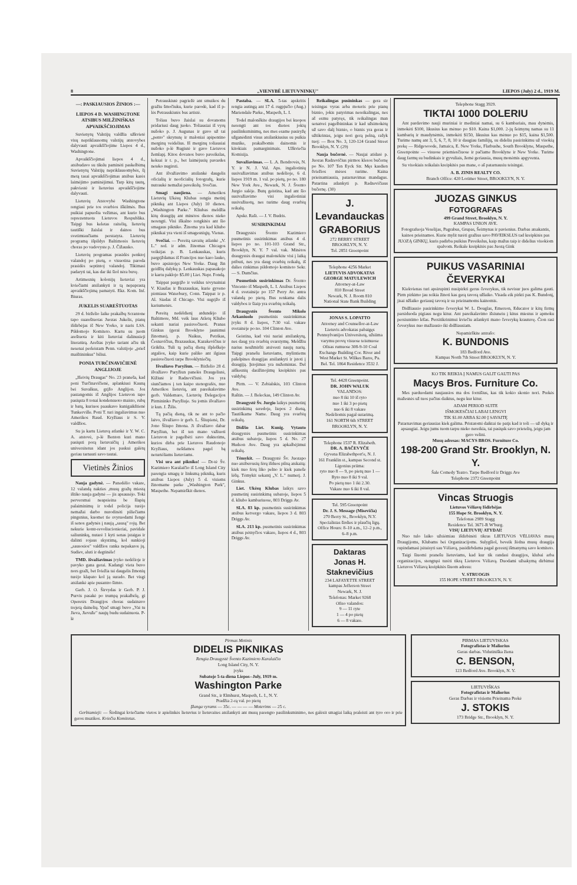8 „VIENYBĖ LIETUVNINKŲ" LIEPOS (July) 2 d., 1919 M.
—: PASKIAUSIOS ŽINIOS :—
LIEPOS 4 D. WASHINGTONE ATSIBUS MILŽINIŠKAS APVAIKŠČIOJIMAS
Suvienytų Valstijų valdžia užkvietė visų nepriklausomų valstijų atstovybes dalyvauti apvaikščiojime Liepos 4 d., Washingtone.
Apvaikščiojimai liepos 4 d., atsibudavo su tikslu paminėti paskelbimą Suvienytų Valstijų nepriklausomybės, šį metą tasai apvaikščiojimas atsibus karės laimėjimo paminėjimui. Tarp kitų tautų, pakviestė ir lietuvius apvaikščiojime dalyvauti.
Lietuvių Atstovybė Washingtone rengiasi prie tos svarbios iškilmės. Bus puikiai papuošta vežimas, ant kurio bus reprezentuota Lietuvos Respublika. Taipgi bus keletas raitelių, lietuvių tautiški žaislai ir dainos bus svetimtaučiams perstatyta. Lietuvių programą išpildys Baltimorės lietuvių choras po vadovyste p. J. Čižausko.
Lietuvių programas prasidės penktoj valandoj po pietų, o visuotina paroda prasidės septintoj valandoj. Tikimasi padaryti tai, kas dar iki šiol nėra buvę.
Artimesnių kolonijų lietuviai yra kviečiami atsilankyti ir tą nepaprastą apvaikščiojimą pamatyti. Ekz. Kom. Inf. Biuras.
JUKELIS SUAREŠTUOTAS
29 d. birželio laike prakalbų Scrantone tapo suareštuotas Juozas Jukelis, pianų išdirbėjas iš New Yorko, ir naris LSS. Pildomojo Komiteto. Kartu su juom areštuota ir kiti lietuviai dalinusieji literatūrą. Areštas įvyko tariant ačiu tik nesenai perleistam Penn. valstijoje „prieš maištininkus" biliui.
PONIA TURČINAVIČIENĖ ANGLIJOJE
„Išeivių Draugas" No. 23 praneša, kad poni Turčinavičienė, aplankiusi Kauną bei Suvalkus, grįžo Anglijon. Jos pastangomis iš Anglijos Lietuvon tapo pasiųsta 8 tonai kondensuoto maisto, rubų ir batų, kuriuos paaukavo kunigaikštienė Tunkerville. Poni T. turi ingaliavimus nuo Amerikos Raud. Kryžiaus ir S. V. valdžios.
Su ja kartu Lietuvą atlankė ir Y. W. C. A. atstovė, p-lė Benton kuri mano pasiųsti porą lietuvaičių į Amerikos universitetus idant jos paskui galėtų geriau tarnauti savo tautai.
Vietinės Žinios
Nauja gadynė. — Panedėlio vakare, 12 valandą nakties ,musų gražų miestą ištiko nauja gadynė — jis apsausėjo. Toki perversmai neapsieina be šlapių palaiminimų ir todel policija turėjo nemažai darbo nurodinėti piliečiams pingsnius, kuomet tie svyruodami žengė iš senos gadynės į naują „sausą" rojų. Bet nekurie kontr-revoliucionieriai, pavidale saliuninkų, nutarė 1 kyti senas įstaigas ir dalinti rojaus skystimą, kol sunkioji „sausosios" valdžios ranka nepakaros jų. Sudiev, aluti ir degtinėle!
TMD. išvažiavimas įvyko nedėlioje ir pavyko gana gerai. Kadangi vieta buvo nors graži, bet šviežia tai daugelis žmonių turėjo klapato kol ją surado. Bet visgi atsilankė apie pusantro šimto.
Gerb. J. O. Širvydas ir Gerb. P. J. Purvis pasakė po trumpą prakalbėlę, gi Operetės Draugijos choras sudainavo trejetą dainelių. Ypač smagi buvo „Vai tu Jieva, Jievuže" naujų budu sudainuota. P-lė
Petrauskiutė pagriežė ant smuikos du gražiu šmočiuku, kurie parodė, kad iš p-lės Petrauskiutės bus artistė.
Toliau buvo žaislai su dovanoms pridariusi daug juoko. Toliausiai iš vyrų nušoko p. J. Augunas ir gavo už tai „pento" skrynutę ir maloniai apipentino merginų veidelius. Iš merginų toliausiai nušoko p-lė Rugiutė ir gavo Lietuvos žemlapį. Kitos dovanos buvo paveikslas, keksai ir t. p., bet laimėjusių pavardes neteko nugirsti.
Ant išvažiavimo atsilankė daugelis oficialių ir neoficialių fotografų, kurie nutraukė nemažai paveikslų. Svečias.
Smagi naujiena. — Amerikos Lietuvių Ukėsų Klubas rengia metinį pikniką ant Liepos (July) 10 dienos. „Washington Parke." Kliubas meldžia kitų draugijų ant minėtos dienos nieko nerengti. Visi iškalno rengkitės ant šio smagaus pikniko. Žinoma yra kad kliubo piknikai yra vieni iš smagesniųjų. Vienas.
Svečiai. — Pereitą savaitę atlankė „V. L." red. ir adm. žinomas Chicagos veikėjas p. B. Lenkauskas, kuris pargrįždamas iš Francijos nuo karo lauko, buvo apsistojęs New Yorke. Daug žin geidžių dalykų p. Lenkauskas papasakojo ir kartu paklojo $5.00 į Liet. Nepr. Fondą.
Taippat pargrįžo ir veiklus tėvynainiai V. Kiaušas ir Brazauskas, kurie gyveno pirmiaus Waterbury, Conn. Taippat ir p. Al. Siadas iš Chicago. Visi sugrįžo iš kariumenės.
Pereitą nedėldienį atdundėjo iš Baltimore, Md. veik laus Atletų Kliubo sekanti nariai pasisvečiuoti. Pranas Ginkus (gerai Brooklyno jaunimui žinomas), p. Naikus, Petrikas, Česnavičius, Brazauskas, Kazakevičius ir Grikšta. Tuli tą pačią dieną išpleškėjo atgalios, kaip kurie paliko ant ilgiaus pasisvečiuoti tarpe Brooklyniečių.
Išvažiavo Paryžiun. — Birželio 28 d. išvažiavo Paryžiun panelės Draugeliutė, Kižiutė ir Radzevičiutė. Jos yra siunčiamos į ten kaipo stenografės, nuo Amerikos lietuvių, ant pareikalavimo gerb. Valdemaro, Lietuvių Delegacijos Pirmininko Paryžiuje. Su jomis išvažiavo ir kun. J. Žilis.
Tą pačią dieną, tik ne ant to pačio laivo, išvažiavo ir gerb. L. Šliupienė, Dr. Jono Šliupo žmona. Ji išvažiavo dabar Paryžiun, bet iš ten mano važiuoti Lietuvon ir pagelbėti savo dukterims, kurios dirba prie Lietuvos Raudonojo Kryžiaus, nešdamos pagel bą neturtėliams lietuviams.
Visi ura ant pikniko! — Dr-tė Šv. Kazimiero Karalaičio iš Long Island City parengia smagų ir linksmą pikniką, kuris atsibus Liepos (July) 5 d. visiems žinomame parke „Washington Park", Maspethe. Nepamirškit dienos.
Pastaba. — SLA. 5-tas apskritis rengia autingą ant 17 d. rugpjučio (Aug.) Mariendale Parke., Maspeth, L. I.
Todel maloněkite draugijos bei kuopos nerengti ant tos dienos jokių pasilinksminimų, nes mes esame pasiryžę užganėdinti visus atsilankiusius su puikia muzike, prakalbomis dainomis ir kitokiais pamarginimais. Užkviečia Komisija.
Suvažiavimas. — L .A. Bendrovės, N. Y. ir N. J. Val. Aps. ingaliotinių susivažiavimas atsibus nedėlioje, 6 d. liepos 1919 m. 1 val. po pietų, po no. 180 New York Ave., Newark, N. J. Švento Jurgio salėje. Butų geistina, kad ant šio susivažiavimo visi ingaliotiniai susivažiuotų, nes turime daug svarbių reikalų.
Apskr. Rašt. — J. V. Budris.
SUSIRINKIMAI
Draugystės Švento Kazimiero pusmetinis susirinkimas atsibus 4 d. liepos po no. 101-103 Grand Str., Brooklyn, N. Y. 7 val. vak. Minėtos draugystės draugai malonėkite visi į laiką pributi, nes yra daug svarbių reikalų, iš dalies rinkimas pildomojo komiteto Sekr. — S. Dumčius.
Pusmetinis susirinkimas Dr. Švento Vincento iš Maspeth, L. I. Atsibus Liepos 4 d. svetainėje po 157 Perry Av. antra valandą po pietų. Bus renkama dalis valdybos ir šiaip yra svarbių reikalų.
Draugystės Švento Mikolo Arkaniuolo pusmetinis susirinkimas įvyks 8 d. liepos, 7:30 val. vakare svetainėje po no. 104 Clinton Ave.
Geistina, kad visi nariai atsilankytų, nes daug yra svarbių svarstymų. Meldžiu narius neužmiršti atsivesti naujų narių. Taipgi pranešu lietuviams, mylintiems pašelpines draugijas atsilankyti ir įstoti į draugiją. Įstojimas yra nužemintas. Del aiškesnių dasižinojimų kreipkitės pas valdybą:
Pirm. — V. Zebialskis, 103 Clinton Ave.
Raštin. — J. Beleckas, 149 Clinton Av.
Draugystė Šv. Jurgio laikys pusmetinį susirinkimą seredoje, liepos 2 dieną, Tautiškame Name. Daug yra svarbių reikalų.
Didžio Liet. Kunig. Vytauto draugystės pusmetinis susirinkimas atsibus subatoje, liepos 5 d. No. 27 Hudson Ave. Daug yra apkalbėjimui reikalų.
Tėmykit. — Draugystė Šv. Juozapo nuo atsibuvusių fėrų išduos pilną atskaitą: kiek nuo fėrų liko pelno ir kiek paneše lėšų. Tėmykit sekantį „V. L." numerį. J. Ginkus.
Liet. Ukėsų Klubas laikys savo pusmetinį susirinkimą subatoje, liepos 5 d. kliubo kambariuose, 803 Driggs Av.
SLA. 83 kp. pusmetinis susirinkimas atsibus ketvergo vakare, liepos 3 d. 803 Driggs Av.
SLA. 213 kp. pusmetinis susirinkimas atsibus pėtnyčios vakare, liepos 4 d., 803 Driggs Av.
Reikalingas pusininkas — gera sir teisingas vyras arba moteris prie pianų biznio, jokis patyrimas nereikalingas, nes aš esmu patyręs, tik reikalingas man senatvei pagelbininkas ir kad užsimokėtų už savo dalį biznio, o biznis yra geras ir užtikrintas, jeigu nori gerą pelną, rašyk tuoj: — Box No. 3, 120-124 Grand Street Brooklyn, N. Y. (29)
Nauja bučernė. — Naujai atidarė p. Juozas Radzevičius pirmos klesos bučernę po No. 107 Ten Eyck Str. Męs kasdien šviežios mėsos turime. Kaina prieinamiausia, patarnavimas mandagus. Patartina atlankyti p. Radzevičiaus bučernę. (30)
J. Levandauckas
GRABORIUS
272 BERRY STREET
BROOKLYN, N. Y.
Tel. 2851 Greenpoint
Telephone 4256 Market
LIETUVIS ADVOKATAS
GEORGE MATULEWICH
Attorney-at-Law
810 Broad Street
Newark, N. J. Room 810
National State Bank Building
JONAS S. LOPATTO
Attorney and Counsellor-at-Law
Lietuvis advokatas pabaigęs Pennsylvanijos Universitetą, užsiima varymu provų visuose teismuose
Ofisas rumuose 308-9-10 Coal Exchange Building Cor. River and West Market St. Wilkes Barre, Pa.
Bel. Tel. 1864 Residence 3532 J.
Tel. 4428 Greenpoint.
DR. JOHN WALUK
VALANDOS:
nuo 8 iki 10 iš ryto
nuo 1 iki 3 po pietų
nuo 6 iki 8 vakare
Nedėliomis pagal sutarimą.
161 NORTH 6th STREET BROOKLYN, N. Y.
Telephone 1537 R. Elizabeth.
DR. A. BAČEVYČE
Gyvena Elizabethport'e, N. J.
161 Franklin st., kampas Second st.
Ligonius priima:
ryto nuo 8 — 9, po pietų nuo 1 — Ryto nuo 8 iki 9 val.
Po pietų nuo 1 iki 2.30.
Vakare nuo 6 iki 8 val.
Tel. 595 Greenpoint
Dr. J. S. Message (Misevičia)
270 Berry St., Brooklyn, N.Y.
Specialistas širdies ir plaučių ligų. Office Hours: 8–10 a.m., 12–2 p.m., 6–8 p.m.
Daktaras
Jonas H. Staknevičius
234 LAFAYETTE STREET
kampas Jefferson Street
Newark, N. J.
Telefonas: Market 9268
Ofiso valandos:
9 — 11 ryte
1 — 4 po pietų
6 — 8 vakare.
Telephone Stagg 3929.
TIKTAI 1000 DOLERIU
Ant pardavimo nauji muriniai ir mediniai namai, su 6 kambariais, mau dynėmis, inmokėti $100, likusius kas mėnuo po $10. Kaina $1,000. 2-jų šeimynų namas su 11 kambarių ir maudynėmis, inmokėti $150, likusius kas mėnuo po $15, kaina $1,500. Turime namų ant 3, 5, 6, 7, 8, 10 ir daugiau familijų, su dideliu pasirinkimu už visokią prekę — Ridgewoode, Jamaica, E. New Yorke, Flatbushe, South Brooklyne, Maspethe, Greenpointe — visuose priemiesčiuose ir pačiame Brooklyne ir New Yorke. Turime daug farmų su budinkais ir gyvuliais, žemė geriausia, musų monėmis apgyventa.
Su visokiais reikalais kreipkitės pas mane, o aš patarnausiu teisingai.
A. B. ZINIS REALTY CO.
Branch Office: 420 Lorimer Street, BROOKLYN, N. Y.
JUOZAS GINKUS
FOTOGRAFAS
499 Grand Street, Brooklyn, N. Y.
KAMPAS UNION AVE.
Fotografuoja Veselijas, Pagrabus, Grupas, Šeimynas ir pavienius. Darbas atsakantis, kainos prieinamos. Kurie mylit turėti gražius savo PAVEIKSLUS tad kreipkitės pas JUOZĄ GINKŲ, kuris padirba puikius Paveikslus, kaip mažus taip ir didelius visokiom spalvom. Reikale kreipkitės pas Juozą Gink
PUIKUS VASARINIAI ČEVERYKAI
Kiekvienas turi apsirupinti nusipirkti gerus čeverykus, tik nevisur juos galima gauti. Pirm pirkimo jau reikia žinoti kas gerą tavorą užlaiko. Visada eik pirkti pas K. Bundonį, jisai nžlaiko geriausį tavorą ir su prieinamoms kainomis.
Didžiausio pasirinkimo čeverykai W. L. Douglas, Emerson, Educator ir kitų firmų parsiduoda pigiaus negu kitur. Ant pareikalavimo išsiuneiu į kitus miestus ir apmoku persiuntimo lėšas. Persitikrinimui kviečiu atlankyti mano čeverykų krautuvę. Čion rasi čeverykus nuo mažiausio iki didžiausiam.
Nepamirškite antrašo:
K. BUNDONIS
183 Bedford Ave.
Kampas North 7th Street BROOKLYN, N. Y.
KO TIK REIKIA Į NAMUS GALIT GAUTI PAS
Macys Bros. Furniture Co.
Mes parduodami naujausios ma dos fornišius, kas tik kokio skonio nori. Prekės mažesnės už tuos pačius daiktus, negu kur kitur.
ADAM PERIOD SUITE
IŠMOKESČIAI LABAI LENGVI
TIK $1.00 ARBA $2.00 Į SAVAITĘ
Patarnavimas geriausias kiek galima. Pristatomi daiktai tie patįs kad ir toli — už dyką ir apsaugiai. Jeigu jums tuom tarpu nieko nereikia, tai pasiųsk savo prietelių, jeigu jam gero velini.
Musų adresas: MACYS BROS. Furniture Co.
198-200 Grand Str. Brooklyn, N. Y.
Šale Comedy Teatro. Tarpe Bedford ir Driggs Ave
Telephone 2372 Greenpoint
Vincas Struogis
Lietuvos Vėliavų Išdirbėjas
155 Hope St. Brooklyn, N. Y.
Telefonas 2989 Stagg
Residence Tel. 3671-R W'burg.
VISŲ LIETUVIŲ ATYDAI!
Nuo tulo laiko užsiėmiau išdirbinėti tikras LIETUVOS VĖLIAVAS musų Draugijoms, Klubams bei Organizacijoms. Sulygšiol, beveik žėdna musų draugija rupindamasi įsitaisyti sau Vėliavą, pasidirbdama pagal geresnį išmanymą savo komiteto.
Taigi šiuomi pranešu lietuviams, kad kur tik randasi draugijos, klubai arba organizacijos, stengtųsi turėti tikrą Lietuvos Vėliavą. Duodami užsakymą dirbimui Lietuvos Vėliavą kreipkitės šiuom adresu:
V. STRUOGIS
155 HOPE STREET BROOKLYN, N. Y.
Pirmas Metinis
DIDELIS PIKNIKAS
Rengia Draugystė Švento Kazimiero Karalaičio
Long Island City, N. Y.
įvyks
Subatoje 5-ta diena Liepos--July, 1919 m.
Washington Parke
Grand Str., ir Elmhurst, Maspeth, L. I., N. Y.
Pradžia 2-rą val. po pietų
Įžanga vyrams — 35c. — — — — Moterims — 25 c.
Gerbiamieji: — Širdingai kviečiame vietos ir apielinkės lietuvius ir lietuvaites atsilankyti ant musų parengto pasilinksminimo, nes galėsit smagiai laiką praleisti ant tyro oro ir prie geros muzikos. Kviečia Komitetas.
PIRMAS LIETUVISKAS
Fotografistas ir Maliorius
Geras darbas. Vidutiniška žiena
C. BENSON,
123 Bedford Ave. Brooklyn, N. Y.
LIETUVIŠKAS
Fotografistas ir Maliorius
Geras Darbas ir visiems Prieinama Prekė
J. STOKIS
173 Bridge Str., Brooklyn, N. Y.